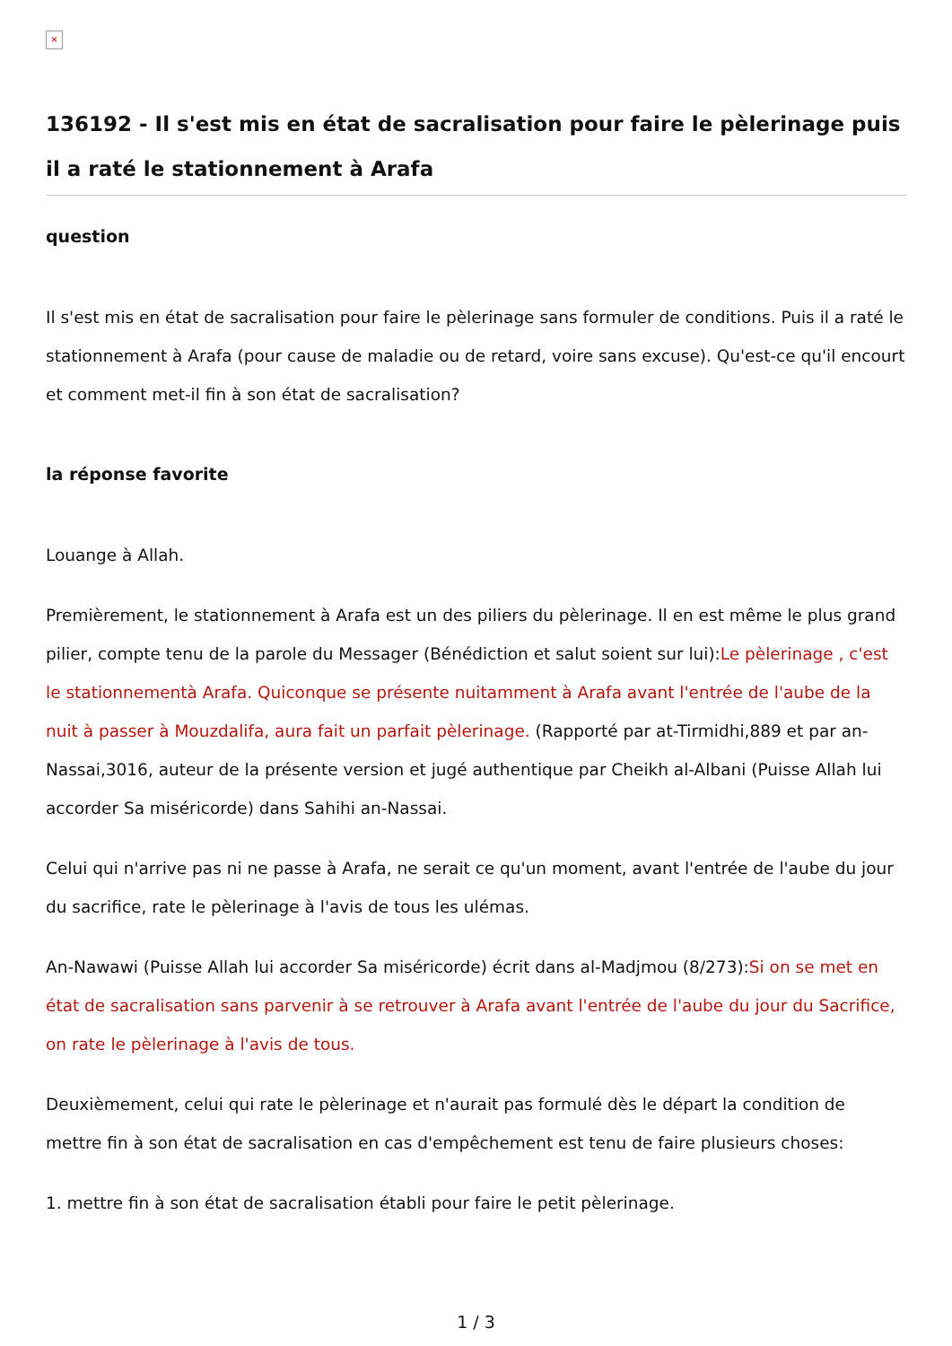×
136192 - Il s'est mis en état de sacralisation pour faire le pèlerinage puis il a raté le stationnement à Arafa
question
Il s'est mis en état de sacralisation pour faire le pèlerinage sans formuler de conditions. Puis il a raté le stationnement à Arafa (pour cause de maladie ou de retard, voire sans excuse). Qu'est-ce qu'il encourt et comment met-il fin à son état de sacralisation?
la réponse favorite
Louange à Allah.
Premièrement, le stationnement à Arafa est un des piliers du pèlerinage. Il en est même le plus grand pilier, compte tenu de la parole du Messager (Bénédiction et salut soient sur lui):Le pèlerinage , c'est le stationnementà Arafa. Quiconque se présente nuitamment à Arafa avant l'entrée de l'aube de la nuit à passer à Mouzdalifa, aura fait un parfait pèlerinage. (Rapporté par at-Tirmidhi,889 et par an-Nassai,3016, auteur de la présente version et jugé authentique par Cheikh al-Albani (Puisse Allah lui accorder Sa miséricorde) dans Sahihi an-Nassai.
Celui qui n'arrive pas ni ne passe à Arafa, ne serait ce qu'un moment, avant l'entrée de l'aube du jour du sacrifice, rate le pèlerinage à l'avis de tous les ulémas.
An-Nawawi (Puisse Allah lui accorder Sa miséricorde) écrit dans al-Madjmou (8/273):Si on se met en état de sacralisation sans parvenir à se retrouver à Arafa avant l'entrée de l'aube du jour du Sacrifice, on rate le pèlerinage à l'avis de tous.
Deuxièmement, celui qui rate le pèlerinage et n'aurait pas formulé dès le départ la condition de mettre fin à son état de sacralisation en cas d'empêchement est tenu de faire plusieurs choses:
1. mettre fin à son état de sacralisation établi pour faire le petit pèlerinage.
1 / 3